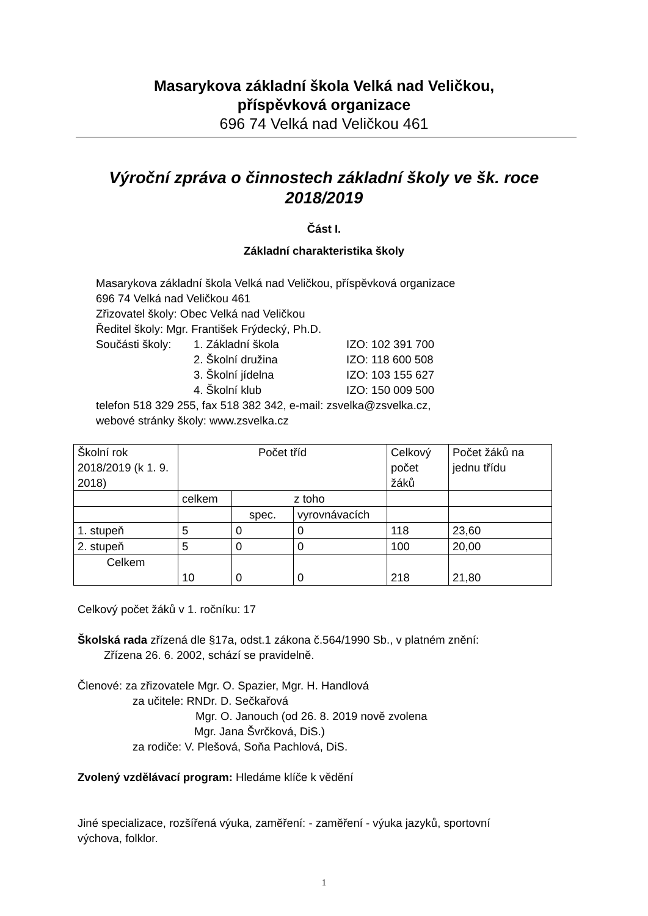Masarykova základní škola Velká nad Veličkou,
příspěvková organizace
696 74 Velká nad Veličkou 461
Výroční zpráva o činnostech základní školy ve šk. roce
2018/2019
Část I.
Základní charakteristika školy
Masarykova základní škola Velká nad Veličkou, příspěvková organizace
696 74 Velká nad Veličkou 461
Zřizovatel školy: Obec Velká nad Veličkou
Ředitel školy: Mgr. František Frýdecký, Ph.D.
Součásti školy: 1. Základní škola IZO: 102 391 700
2. Školní družina IZO: 118 600 508
3. Školní jídelna IZO: 103 155 627
4. Školní klub IZO: 150 009 500
telefon 518 329 255, fax 518 382 342, e-mail: zsvelka@zsvelka.cz,
webové stránky školy: www.zsvelka.cz
| Školní rok 2018/2019 (k 1. 9. 2018) | Počet tříd | | | Celkový počet žáků | Počet žáků na jednu třídu |
| | celkem | z toho | | | |
| | | spec. | vyrovnávacích | | |
| 1. stupeň | 5 | 0 | 0 | 118 | 23,60 |
| 2. stupeň | 5 | 0 | 0 | 100 | 20,00 |
| Celkem | 10 | 0 | 0 | 218 | 21,80 |
Celkový počet žáků v 1. ročníku: 17
Školská rada zřízená dle §17a, odst.1 zákona č.564/1990 Sb., v platném znění:
Zřízena 26. 6. 2002, schází se pravidelně.
Členové: za zřizovatele Mgr. O. Spazier, Mgr. H. Handlová
za učitele: RNDr. D. Sečkařová
Mgr. O. Janouch (od 26. 8. 2019 nově zvolena
Mgr. Jana Švrčková, DiS.)
za rodiče: V. Plešová, Soňa Pachlová, DiS.
Zvolený vzdělávací program: Hledáme klíče k vědění
Jiné specializace, rozšířená výuka, zaměření: - zaměření - výuka jazyků, sportovní
výchova, folklor.
1